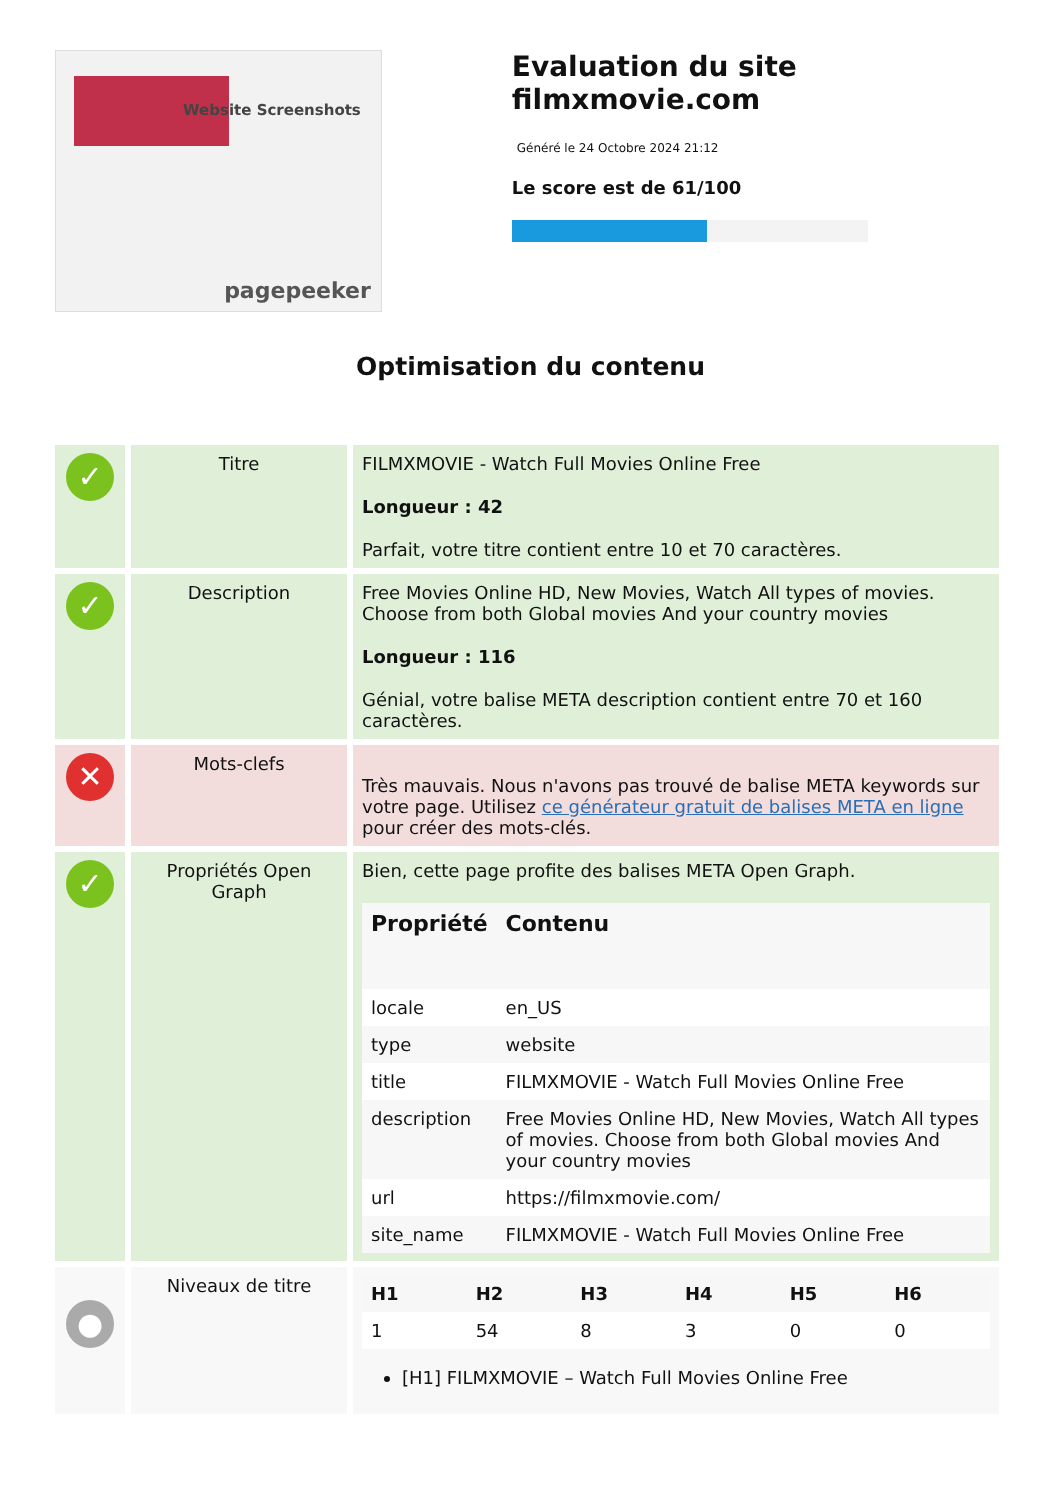Website Screenshots
pagepeeker
Evaluation du site filmxmovie.com
Généré le 24 Octobre 2024 21:12
Le score est de 61/100
Optimisation du contenu
| ✓ | Titre | FILMXMOVIE - Watch Full Movies Online Free Longueur : 42 Parfait, votre titre contient entre 10 et 70 caractères. |
| ✓ | Description | Free Movies Online HD, New Movies, Watch All types of movies. Choose from both Global movies And your country movies Longueur : 116 Génial, votre balise META description contient entre 70 et 160 caractères. |
| ✕ | Mots-clefs | Très mauvais. Nous n'avons pas trouvé de balise META keywords sur votre page. Utilisez ce générateur gratuit de balises META en ligne pour créer des mots-clés. |
| ✓ | Propriétés Open Graph | Bien, cette page profite des balises META Open Graph. / Propriété / Contenu / / --- / --- / / locale / en_US / / type / website / / title / FILMXMOVIE - Watch Full Movies Online Free / / description / Free Movies Online HD, New Movies, Watch All types of movies. Choose from both Global movies And your country movies / / url / https://filmxmovie.com/ / / site_name / FILMXMOVIE - Watch Full Movies Online Free / |
| ● | Niveaux de titre | / H1 / H2 / H3 / H4 / H5 / H6 / / --- / --- / --- / --- / --- / --- / / 1 / 54 / 8 / 3 / 0 / 0 / [H1] FILMXMOVIE – Watch Full Movies Online Free |